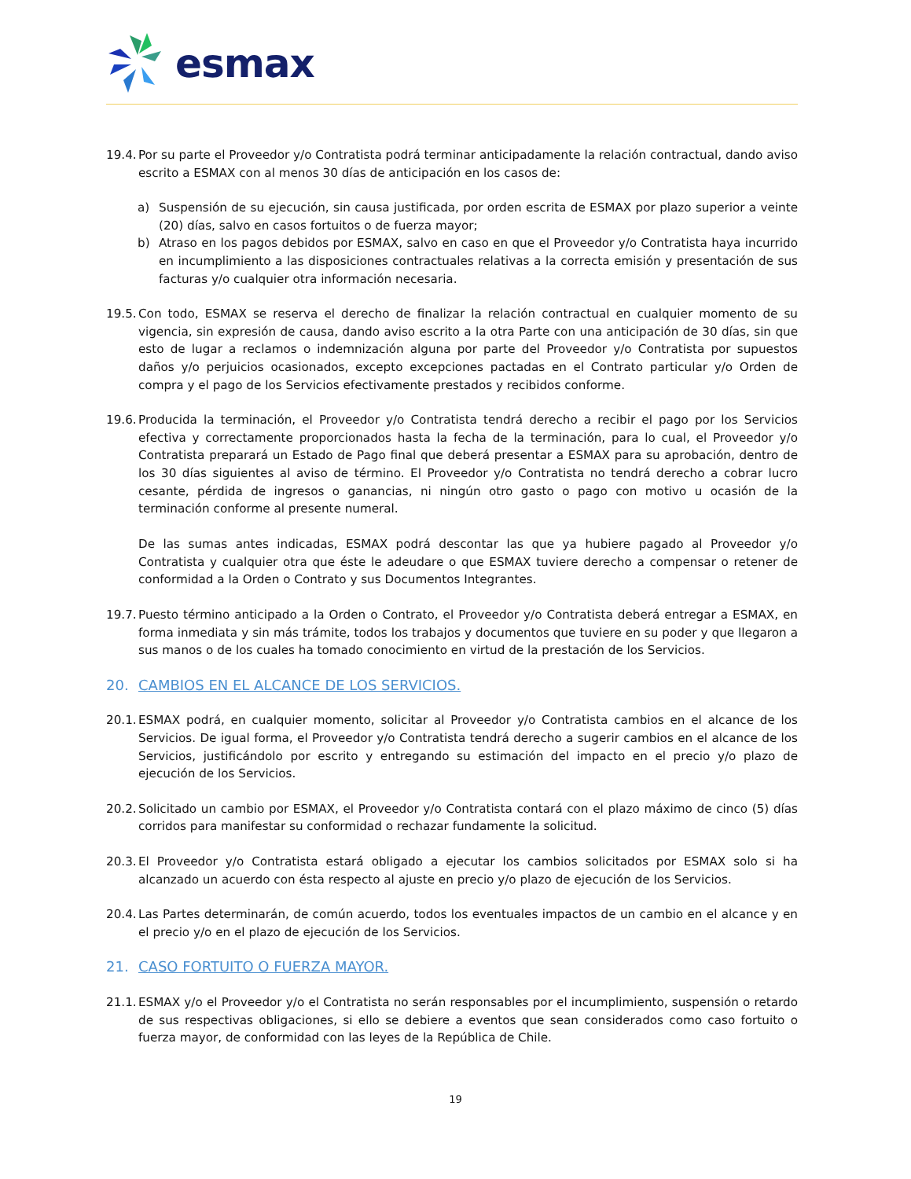esmax
19.4.
Por su parte el Proveedor y/o Contratista podrá terminar anticipadamente la relación contractual, dando aviso escrito a ESMAX con al menos 30 días de anticipación en los casos de:
a) Suspensión de su ejecución, sin causa justificada, por orden escrita de ESMAX por plazo superior a veinte (20) días, salvo en casos fortuitos o de fuerza mayor;
b) Atraso en los pagos debidos por ESMAX, salvo en caso en que el Proveedor y/o Contratista haya incurrido en incumplimiento a las disposiciones contractuales relativas a la correcta emisión y presentación de sus facturas y/o cualquier otra información necesaria.
19.5.
Con todo, ESMAX se reserva el derecho de finalizar la relación contractual en cualquier momento de su vigencia, sin expresión de causa, dando aviso escrito a la otra Parte con una anticipación de 30 días, sin que esto de lugar a reclamos o indemnización alguna por parte del Proveedor y/o Contratista por supuestos daños y/o perjuicios ocasionados, excepto excepciones pactadas en el Contrato particular y/o Orden de compra y el pago de los Servicios efectivamente prestados y recibidos conforme.
19.6.
Producida la terminación, el Proveedor y/o Contratista tendrá derecho a recibir el pago por los Servicios efectiva y correctamente proporcionados hasta la fecha de la terminación, para lo cual, el Proveedor y/o Contratista preparará un Estado de Pago final que deberá presentar a ESMAX para su aprobación, dentro de los 30 días siguientes al aviso de término. El Proveedor y/o Contratista no tendrá derecho a cobrar lucro cesante, pérdida de ingresos o ganancias, ni ningún otro gasto o pago con motivo u ocasión de la terminación conforme al presente numeral.
De las sumas antes indicadas, ESMAX podrá descontar las que ya hubiere pagado al Proveedor y/o Contratista y cualquier otra que éste le adeudare o que ESMAX tuviere derecho a compensar o retener de conformidad a la Orden o Contrato y sus Documentos Integrantes.
19.7.
Puesto término anticipado a la Orden o Contrato, el Proveedor y/o Contratista deberá entregar a ESMAX, en forma inmediata y sin más trámite, todos los trabajos y documentos que tuviere en su poder y que llegaron a sus manos o de los cuales ha tomado conocimiento en virtud de la prestación de los Servicios.
20. CAMBIOS EN EL ALCANCE DE LOS SERVICIOS.
20.1.
ESMAX podrá, en cualquier momento, solicitar al Proveedor y/o Contratista cambios en el alcance de los Servicios. De igual forma, el Proveedor y/o Contratista tendrá derecho a sugerir cambios en el alcance de los Servicios, justificándolo por escrito y entregando su estimación del impacto en el precio y/o plazo de ejecución de los Servicios.
20.2.
Solicitado un cambio por ESMAX, el Proveedor y/o Contratista contará con el plazo máximo de cinco (5) días corridos para manifestar su conformidad o rechazar fundamente la solicitud.
20.3.
El Proveedor y/o Contratista estará obligado a ejecutar los cambios solicitados por ESMAX solo si ha alcanzado un acuerdo con ésta respecto al ajuste en precio y/o plazo de ejecución de los Servicios.
20.4.
Las Partes determinarán, de común acuerdo, todos los eventuales impactos de un cambio en el alcance y en el precio y/o en el plazo de ejecución de los Servicios.
21. CASO FORTUITO O FUERZA MAYOR.
21.1.
ESMAX y/o el Proveedor y/o el Contratista no serán responsables por el incumplimiento, suspensión o retardo de sus respectivas obligaciones, si ello se debiere a eventos que sean considerados como caso fortuito o fuerza mayor, de conformidad con las leyes de la República de Chile.
19